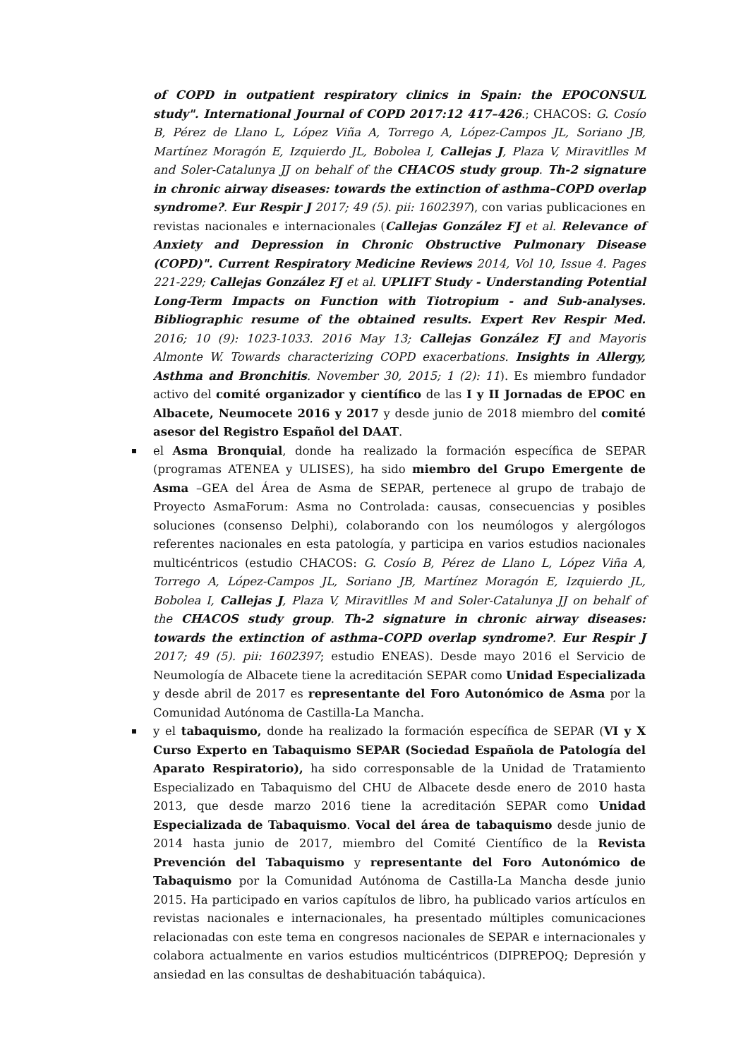of COPD in outpatient respiratory clinics in Spain: the EPOCONSUL study". International Journal of COPD 2017:12 417–426.; CHACOS: G. Cosío B, Pérez de Llano L, López Viña A, Torrego A, López-Campos JL, Soriano JB, Martínez Moragón E, Izquierdo JL, Bobolea I, Callejas J, Plaza V, Miravitlles M and Soler-Catalunya JJ on behalf of the CHACOS study group. Th-2 signature in chronic airway diseases: towards the extinction of asthma–COPD overlap syndrome?. Eur Respir J 2017; 49 (5). pii: 1602397), con varias publicaciones en revistas nacionales e internacionales (Callejas González FJ et al. Relevance of Anxiety and Depression in Chronic Obstructive Pulmonary Disease (COPD)". Current Respiratory Medicine Reviews 2014, Vol 10, Issue 4. Pages 221-229; Callejas González FJ et al. UPLIFT Study - Understanding Potential Long-Term Impacts on Function with Tiotropium - and Sub-analyses. Bibliographic resume of the obtained results. Expert Rev Respir Med. 2016; 10 (9): 1023-1033. 2016 May 13; Callejas González FJ and Mayoris Almonte W. Towards characterizing COPD exacerbations. Insights in Allergy, Asthma and Bronchitis. November 30, 2015; 1 (2): 11). Es miembro fundador activo del comité organizador y científico de las I y II Jornadas de EPOC en Albacete, Neumocete 2016 y 2017 y desde junio de 2018 miembro del comité asesor del Registro Español del DAAT.
el Asma Bronquial, donde ha realizado la formación específica de SEPAR (programas ATENEA y ULISES), ha sido miembro del Grupo Emergente de Asma –GEA del Área de Asma de SEPAR, pertenece al grupo de trabajo de Proyecto AsmaForum: Asma no Controlada: causas, consecuencias y posibles soluciones (consenso Delphi), colaborando con los neumólogos y alergólogos referentes nacionales en esta patología, y participa en varios estudios nacionales multicéntricos (estudio CHACOS: G. Cosío B, Pérez de Llano L, López Viña A, Torrego A, López-Campos JL, Soriano JB, Martínez Moragón E, Izquierdo JL, Bobolea I, Callejas J, Plaza V, Miravitlles M and Soler-Catalunya JJ on behalf of the CHACOS study group. Th-2 signature in chronic airway diseases: towards the extinction of asthma–COPD overlap syndrome?. Eur Respir J 2017; 49 (5). pii: 1602397; estudio ENEAS). Desde mayo 2016 el Servicio de Neumología de Albacete tiene la acreditación SEPAR como Unidad Especializada y desde abril de 2017 es representante del Foro Autonómico de Asma por la Comunidad Autónoma de Castilla-La Mancha.
y el tabaquismo, donde ha realizado la formación específica de SEPAR (VI y X Curso Experto en Tabaquismo SEPAR (Sociedad Española de Patología del Aparato Respiratorio), ha sido corresponsable de la Unidad de Tratamiento Especializado en Tabaquismo del CHU de Albacete desde enero de 2010 hasta 2013, que desde marzo 2016 tiene la acreditación SEPAR como Unidad Especializada de Tabaquismo. Vocal del área de tabaquismo desde junio de 2014 hasta junio de 2017, miembro del Comité Científico de la Revista Prevención del Tabaquismo y representante del Foro Autonómico de Tabaquismo por la Comunidad Autónoma de Castilla-La Mancha desde junio 2015. Ha participado en varios capítulos de libro, ha publicado varios artículos en revistas nacionales e internacionales, ha presentado múltiples comunicaciones relacionadas con este tema en congresos nacionales de SEPAR e internacionales y colabora actualmente en varios estudios multicéntricos (DIPREPOQ; Depresión y ansiedad en las consultas de deshabituación tabáquica).